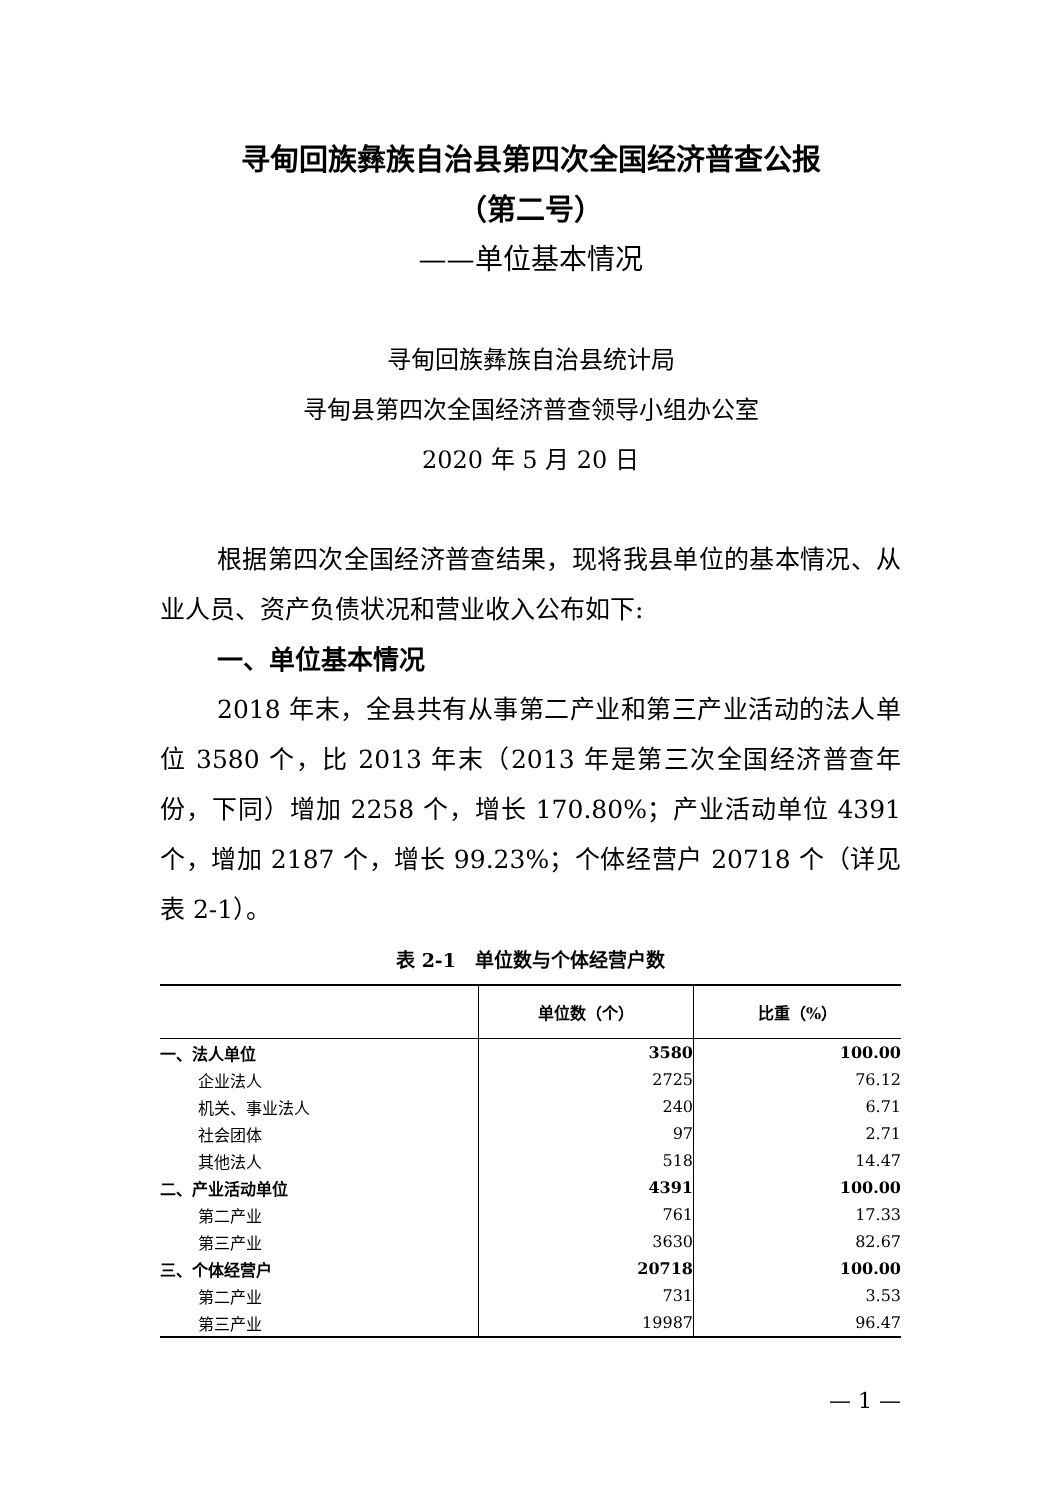寻甸回族彝族自治县第四次全国经济普查公报
（第二号）
——单位基本情况
寻甸回族彝族自治县统计局
寻甸县第四次全国经济普查领导小组办公室
2020 年 5 月 20 日
根据第四次全国经济普查结果，现将我县单位的基本情况、从业人员、资产负债状况和营业收入公布如下:
一、单位基本情况
2018 年末，全县共有从事第二产业和第三产业活动的法人单位 3580 个，比 2013 年末（2013 年是第三次全国经济普查年份，下同）增加 2258 个，增长 170.80%；产业活动单位 4391 个，增加 2187 个，增长 99.23%；个体经营户 20718 个（详见表 2-1）。
表 2-1　单位数与个体经营户数
| | 单位数（个） | 比重（%） |
| --- | --- | --- |
| 一、法人单位 | 3580 | 100.00 |
| 企业法人 | 2725 | 76.12 |
| 机关、事业法人 | 240 | 6.71 |
| 社会团体 | 97 | 2.71 |
| 其他法人 | 518 | 14.47 |
| 二、产业活动单位 | 4391 | 100.00 |
| 第二产业 | 761 | 17.33 |
| 第三产业 | 3630 | 82.67 |
| 三、个体经营户 | 20718 | 100.00 |
| 第二产业 | 731 | 3.53 |
| 第三产业 | 19987 | 96.47 |
— 1 —